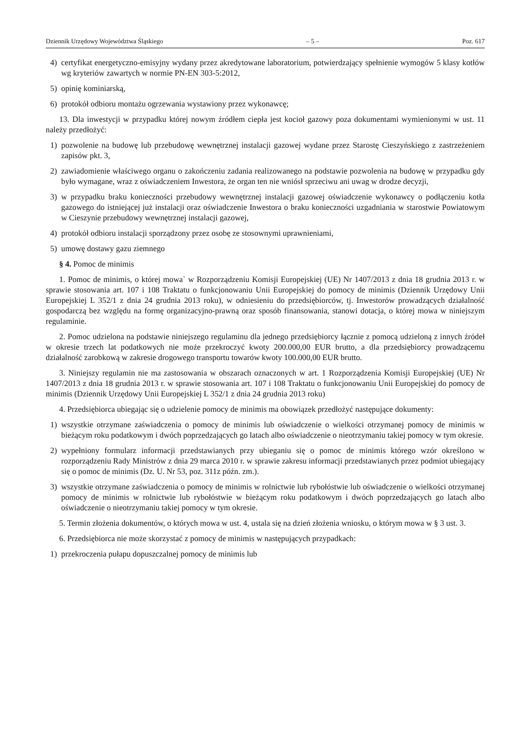Dziennik Urzędowy Województwa Śląskiego – 5 – Poz. 617
4) certyfikat energetyczno-emisyjny wydany przez akredytowane laboratorium, potwierdzający spełnienie wymogów 5 klasy kotłów wg kryteriów zawartych w normie PN-EN 303-5:2012,
5) opinię kominiarską,
6) protokół odbioru montażu ogrzewania wystawiony przez wykonawcę;
13. Dla inwestycji w przypadku której nowym źródłem ciepła jest kocioł gazowy poza dokumentami wymienionymi w ust. 11 należy przedłożyć:
1) pozwolenie na budowę lub przebudowę wewnętrznej instalacji gazowej wydane przez Starostę Cieszyńskiego z zastrzeżeniem zapisów pkt. 3,
2) zawiadomienie właściwego organu o zakończeniu zadania realizowanego na podstawie pozwolenia na budowę w przypadku gdy było wymagane, wraz z oświadczeniem Inwestora, że organ ten nie wniósł sprzeciwu ani uwag w drodze decyzji,
3) w przypadku braku konieczności przebudowy wewnętrznej instalacji gazowej oświadczenie wykonawcy o podłączeniu kotła gazowego do istniejącej już instalacji oraz oświadczenie Inwestora o braku konieczności uzgadniania w starostwie Powiatowym w Cieszynie przebudowy wewnętrznej instalacji gazowej,
4) protokół odbioru instalacji sporządzony przez osobę ze stosownymi uprawnieniami,
5) umowę dostawy gazu ziemnego
§ 4. Pomoc de minimis
1. Pomoc de minimis, o której mowa` w Rozporządzeniu Komisji Europejskiej (UE) Nr 1407/2013 z dnia 18 grudnia 2013 r. w sprawie stosowania art. 107 i 108 Traktatu o funkcjonowaniu Unii Europejskiej do pomocy de minimis (Dziennik Urzędowy Unii Europejskiej L 352/1 z dnia 24 grudnia 2013 roku), w odniesieniu do przedsiębiorców, tj. Inwestorów prowadzących działalność gospodarczą bez względu na formę organizacyjno-prawną oraz sposób finansowania, stanowi dotacja, o której mowa w niniejszym regulaminie.
2. Pomoc udzielona na podstawie niniejszego regulaminu dla jednego przedsiębiorcy łącznie z pomocą udzieloną z innych źródeł w okresie trzech lat podatkowych nie może przekroczyć kwoty 200.000,00 EUR brutto, a dla przedsiębiorcy prowadzącemu działalność zarobkową w zakresie drogowego transportu towarów kwoty 100.000,00 EUR brutto.
3. Niniejszy regulamin nie ma zastosowania w obszarach oznaczonych w art. 1 Rozporządzenia Komisji Europejskiej (UE) Nr 1407/2013 z dnia 18 grudnia 2013 r. w sprawie stosowania art. 107 i 108 Traktatu o funkcjonowaniu Unii Europejskiej do pomocy de minimis (Dziennik Urzędowy Unii Europejskiej L 352/1 z dnia 24 grudnia 2013 roku)
4. Przedsiębiorca ubiegając się o udzielenie pomocy de minimis ma obowiązek przedłożyć następujące dokumenty:
1) wszystkie otrzymane zaświadczenia o pomocy de minimis lub oświadczenie o wielkości otrzymanej pomocy de minimis w bieżącym roku podatkowym i dwóch poprzedzających go latach albo oświadczenie o nieotrzymaniu takiej pomocy w tym okresie.
2) wypełniony formularz informacji przedstawianych przy ubieganiu się o pomoc de minimis którego wzór określono w rozporządzeniu Rady Ministrów z dnia 29 marca 2010 r. w sprawie zakresu informacji przedstawianych przez podmiot ubiegający się o pomoc de minimis (Dz. U. Nr 53, poz. 311z późn. zm.).
3) wszystkie otrzymane zaświadczenia o pomocy de minimis w rolnictwie lub rybołóstwie lub oświadczenie o wielkości otrzymanej pomocy de minimis w rolnictwie lub rybołóstwie w bieżącym roku podatkowym i dwóch poprzedzających go latach albo oświadczenie o nieotrzymaniu takiej pomocy w tym okresie.
5. Termin złożenia dokumentów, o których mowa w ust. 4, ustala się na dzień złożenia wniosku, o którym mowa w § 3 ust. 3.
6. Przedsiębiorca nie może skorzystać z pomocy de minimis w następujących przypadkach:
1) przekroczenia pułapu dopuszczalnej pomocy de minimis lub